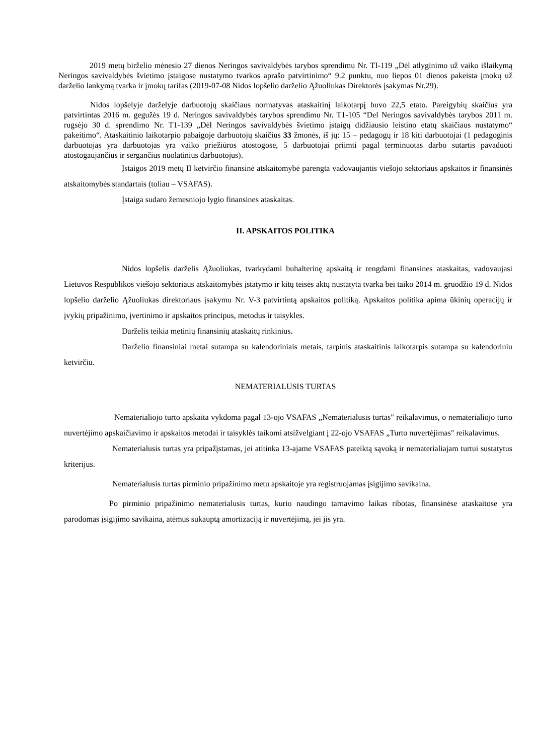2019 metų birželio mėnesio 27 dienos Neringos savivaldybės tarybos sprendimu Nr. TI-119 „Dėl atlyginimo už vaiko išlaikymą Neringos savivaldybės švietimo įstaigose nustatymo tvarkos aprašo patvirtinimo“ 9.2 punktu, nuo liepos 01 dienos pakeista įmokų už darželio lankymą tvarka ir įmokų tarifas (2019-07-08 Nidos lopšelio darželio Ąžuoliukas Direktorės įsakymas Nr.29).
Nidos lopšelyje darželyje darbuotojų skaičiaus normatyvas ataskaitinį laikotarpį buvo 22,5 etato. Pareigybių skaičius yra patvirtintas 2016 m. gegužės 19 d. Neringos savivaldybės tarybos sprendimu Nr. T1-105 “Del Neringos savivaldybės tarybos 2011 m. rugsėjo 30 d. sprendimo Nr. T1-139 „Dėl Neringos savivaldybės švietimo įstaigų didžiausio leistino etatų skaičiaus nustatymo“ pakeitimo“. Ataskaitinio laikotarpio pabaigoje darbuotojų skaičius 33 žmonės, iš jų: 15 – pedagogų ir 18 kiti darbuotojai (1 pedagoginis darbuotojas yra darbuotojas yra vaiko priežiūros atostogose, 5 darbuotojai priimti pagal terminuotas darbo sutartis pavaduoti atostogaujančius ir sergančius nuolatinius darbuotojus).
Įstaigos 2019 metų II ketvirčio finansinė atskaitomybė parengta vadovaujantis viešojo sektoriaus apskaitos ir finansinės atskaitomybės standartais (toliau – VSAFAS).
Įstaiga sudaro žemesniojo lygio finansines ataskaitas.
II. APSKAITOS POLITIKA
Nidos lopšelis darželis Ąžuoliukas, tvarkydami buhalterinę apskaitą ir rengdami finansines ataskaitas, vadovaujasi Lietuvos Respublikos viešojo sektoriaus atskaitomybės įstatymo ir kitų teisės aktų nustatyta tvarka bei taiko 2014 m. gruodžio 19 d. Nidos lopšelio darželio Ąžuoliukas direktoriaus įsakymu Nr. V-3 patvirtintą apskaitos politiką. Apskaitos politika apima ūkinių operacijų ir įvykių pripažinimo, įvertinimo ir apskaitos principus, metodus ir taisykles.
Darželis teikia metinių finansinių ataskaitų rinkinius.
Darželio finansiniai metai sutampa su kalendoriniais metais, tarpinis ataskaitinis laikotarpis sutampa su kalendoriniu ketvirčiu.
NEMATERIALUSIS TURTAS
Nematerialiojo turto apskaita vykdoma pagal 13-ojo VSAFAS „Nematerialusis turtas" reikalavimus, o nematerialiojo turto nuvertėjimo apskaičiavimo ir apskaitos metodai ir taisyklės taikomi atsižvelgiant į 22-ojo VSAFAS „Turto nuvertėjimas" reikalavimus.
Nematerialusis turtas yra pripažįstamas, jei atitinka 13-ajame VSAFAS pateiktą sąvoką ir nematerialiajam turtui sustatytus kriterijus.
Nematerialusis turtas pirminio pripažinimo metu apskaitoje yra registruojamas įsigijimo savikaina.
Po pirminio pripažinimo nematerialusis turtas, kurio naudingo tarnavimo laikas ribotas, finansinėse ataskaitose yra parodomas įsigijimo savikaina, atėmus sukauptą amortizaciją ir nuvertėjimą, jei jis yra.